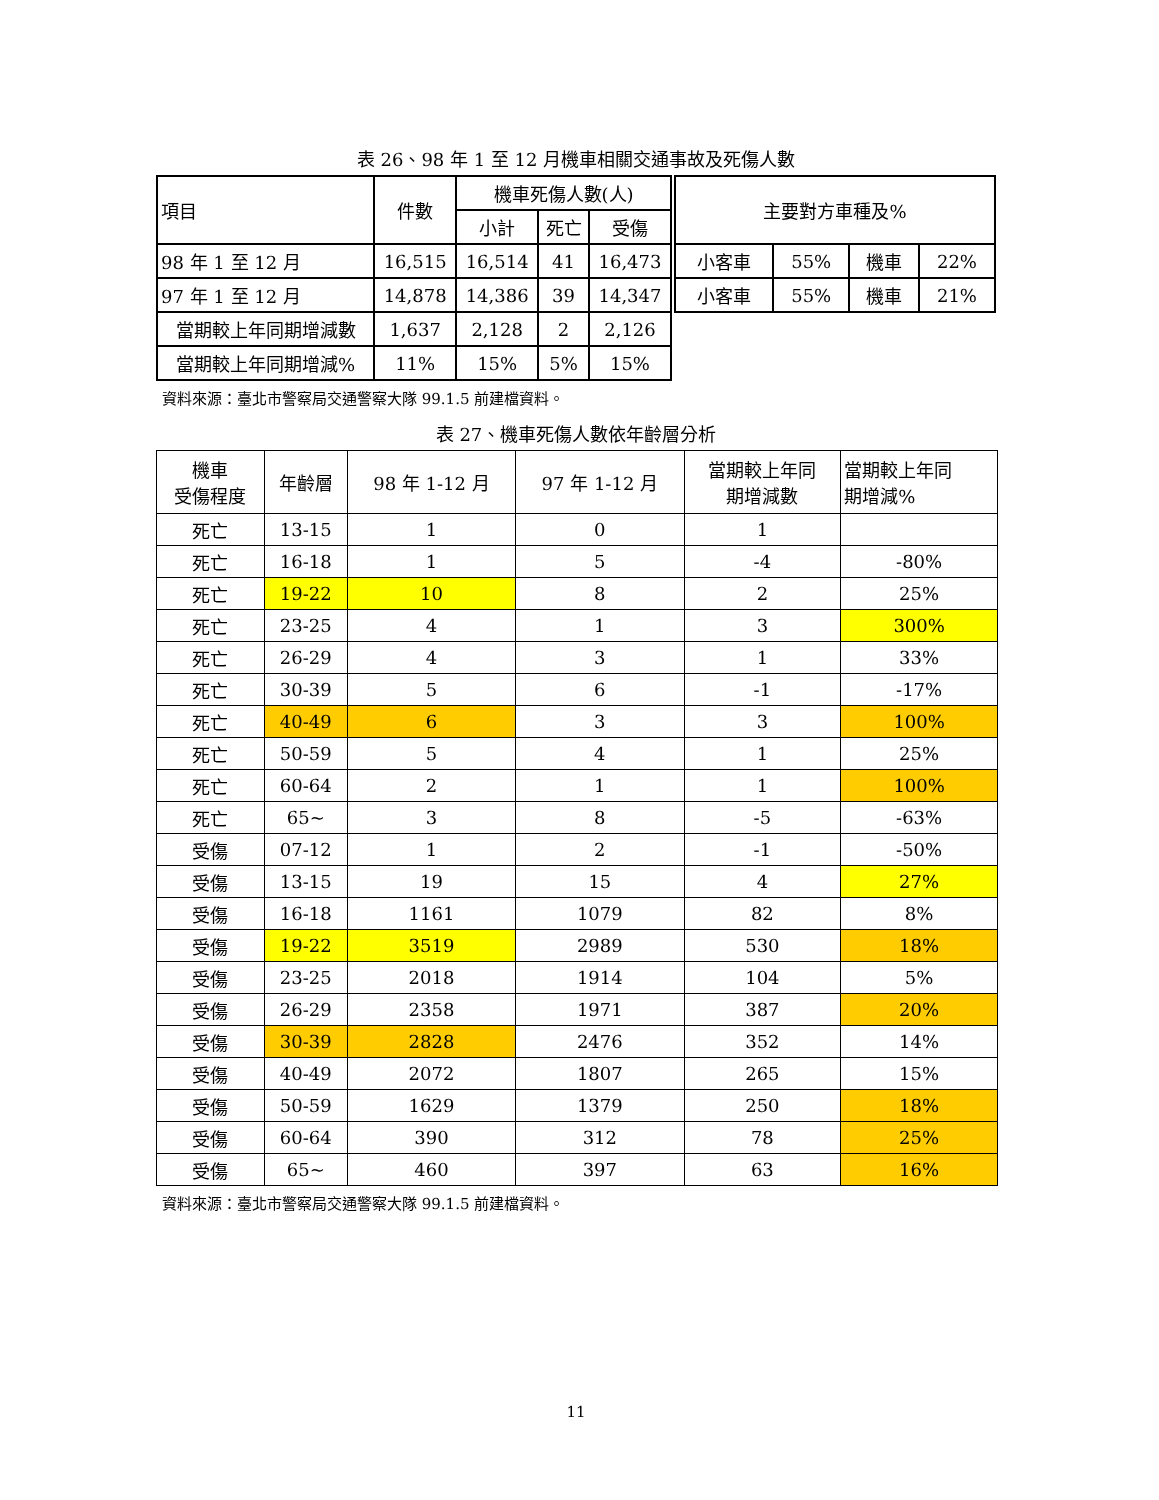表 26、98 年 1 至 12 月機車相關交通事故及死傷人數
| 項目 | 件數 | 機車死傷人數(人) | | |
| --- | --- | --- | --- | --- |
| | | 小計 | 死亡 | 受傷 |
| 98 年 1 至 12 月 | 16,515 | 16,514 | 41 | 16,473 |
| 97 年 1 至 12 月 | 14,878 | 14,386 | 39 | 14,347 |
| 當期較上年同期增減數 | 1,637 | 2,128 | 2 | 2,126 |
| 當期較上年同期增減% | 11% | 15% | 5% | 15% |
| 主要對方車種及% | | | |
| --- | --- | --- | --- |
| 小客車 | 55% | 機車 | 22% |
| 小客車 | 55% | 機車 | 21% |
資料來源：臺北市警察局交通警察大隊 99.1.5 前建檔資料。
表 27、機車死傷人數依年齡層分析
| 機車 受傷程度 | 年齡層 | 98 年 1-12 月 | 97 年 1-12 月 | 當期較上年同 期增減數 | 當期較上年同 期增減% |
| --- | --- | --- | --- | --- | --- |
| 死亡 | 13-15 | 1 | 0 | 1 | |
| 死亡 | 16-18 | 1 | 5 | -4 | -80% |
| 死亡 | 19-22 | 10 | 8 | 2 | 25% |
| 死亡 | 23-25 | 4 | 1 | 3 | 300% |
| 死亡 | 26-29 | 4 | 3 | 1 | 33% |
| 死亡 | 30-39 | 5 | 6 | -1 | -17% |
| 死亡 | 40-49 | 6 | 3 | 3 | 100% |
| 死亡 | 50-59 | 5 | 4 | 1 | 25% |
| 死亡 | 60-64 | 2 | 1 | 1 | 100% |
| 死亡 | 65~ | 3 | 8 | -5 | -63% |
| 受傷 | 07-12 | 1 | 2 | -1 | -50% |
| 受傷 | 13-15 | 19 | 15 | 4 | 27% |
| 受傷 | 16-18 | 1161 | 1079 | 82 | 8% |
| 受傷 | 19-22 | 3519 | 2989 | 530 | 18% |
| 受傷 | 23-25 | 2018 | 1914 | 104 | 5% |
| 受傷 | 26-29 | 2358 | 1971 | 387 | 20% |
| 受傷 | 30-39 | 2828 | 2476 | 352 | 14% |
| 受傷 | 40-49 | 2072 | 1807 | 265 | 15% |
| 受傷 | 50-59 | 1629 | 1379 | 250 | 18% |
| 受傷 | 60-64 | 390 | 312 | 78 | 25% |
| 受傷 | 65~ | 460 | 397 | 63 | 16% |
資料來源：臺北市警察局交通警察大隊 99.1.5 前建檔資料。
11